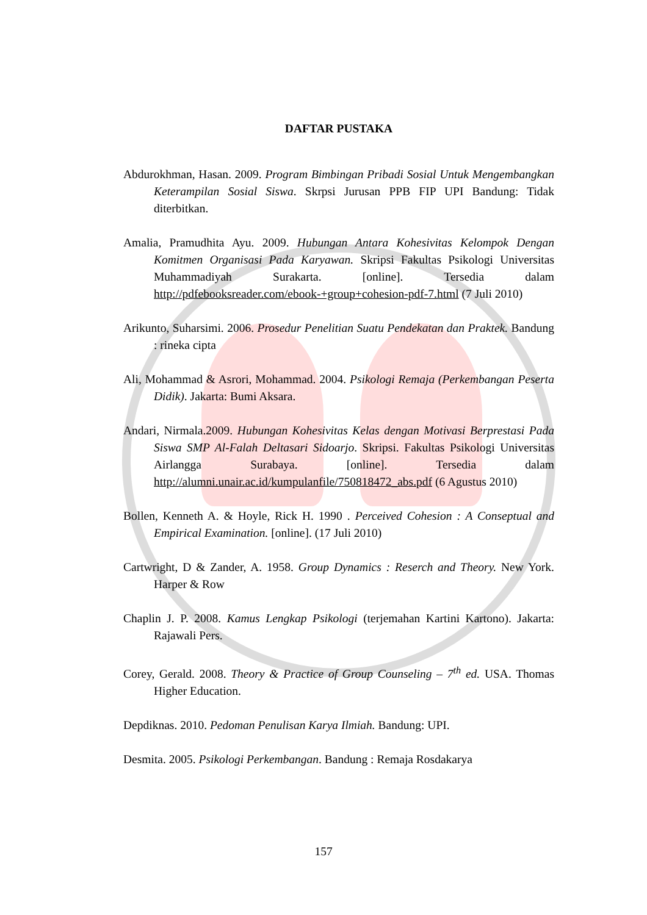DAFTAR PUSTAKA
Abdurokhman, Hasan. 2009. Program Bimbingan Pribadi Sosial Untuk Mengembangkan Keterampilan Sosial Siswa. Skrpsi Jurusan PPB FIP UPI Bandung: Tidak diterbitkan.
Amalia, Pramudhita Ayu. 2009. Hubungan Antara Kohesivitas Kelompok Dengan Komitmen Organisasi Pada Karyawan. Skripsi Fakultas Psikologi Universitas Muhammadiyah Surakarta. [online]. Tersedia dalam http://pdfebooksreader.com/ebook-+group+cohesion-pdf-7.html (7 Juli 2010)
Arikunto, Suharsimi. 2006. Prosedur Penelitian Suatu Pendekatan dan Praktek. Bandung : rineka cipta
Ali, Mohammad & Asrori, Mohammad. 2004. Psikologi Remaja (Perkembangan Peserta Didik). Jakarta: Bumi Aksara.
Andari, Nirmala.2009. Hubungan Kohesivitas Kelas dengan Motivasi Berprestasi Pada Siswa SMP Al-Falah Deltasari Sidoarjo. Skripsi. Fakultas Psikologi Universitas Airlangga Surabaya. [online]. Tersedia dalam http://alumni.unair.ac.id/kumpulanfile/750818472_abs.pdf (6 Agustus 2010)
Bollen, Kenneth A. & Hoyle, Rick H. 1990 . Perceived Cohesion : A Conseptual and Empirical Examination. [online]. (17 Juli 2010)
Cartwright, D & Zander, A. 1958. Group Dynamics : Reserch and Theory. New York. Harper & Row
Chaplin J. P. 2008. Kamus Lengkap Psikologi (terjemahan Kartini Kartono). Jakarta: Rajawali Pers.
Corey, Gerald. 2008. Theory & Practice of Group Counseling – 7<sup>th</sup> ed. USA. Thomas Higher Education.
Depdiknas. 2010. Pedoman Penulisan Karya Ilmiah. Bandung: UPI.
Desmita. 2005. Psikologi Perkembangan. Bandung : Remaja Rosdakarya
157